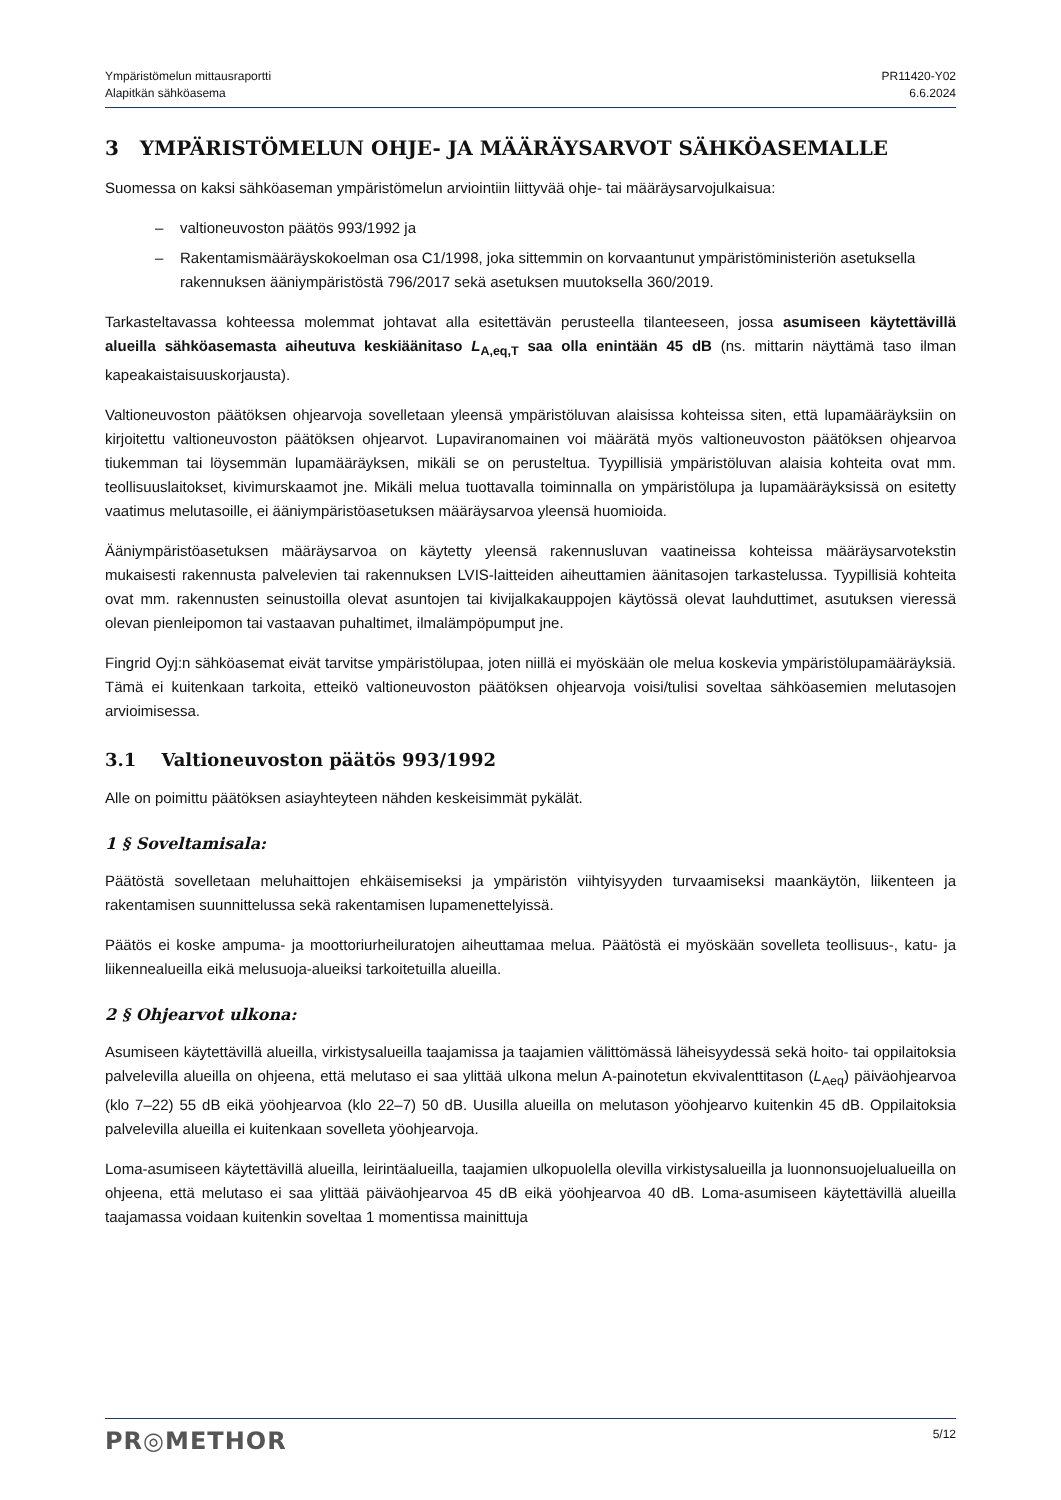Ympäristömelun mittausraportti
Alapitkän sähköasema
PR11420-Y02
6.6.2024
3 YMPÄRISTÖMELUN OHJE- JA MÄÄRÄYSARVOT SÄHKÖASEMALLE
Suomessa on kaksi sähköaseman ympäristömelun arviointiin liittyvää ohje- tai määräysarvojulkaisua:
– valtioneuvoston päätös 993/1992 ja
– Rakentamismääräyskokoelman osa C1/1998, joka sittemmin on korvaantunut ympäristöministeriön asetuksella rakennuksen ääniympäristöstä 796/2017 sekä asetuksen muutoksella 360/2019.
Tarkasteltavassa kohteessa molemmat johtavat alla esitettävän perusteella tilanteeseen, jossa asumiseen käytettävillä alueilla sähköasemasta aiheutuva keskiäänitaso L<sub>A,eq,T</sub> saa olla enintään 45 dB (ns. mittarin näyttämä taso ilman kapeakaistaisuuskorjausta).
Valtioneuvoston päätöksen ohjearvoja sovelletaan yleensä ympäristöluvan alaisissa kohteissa siten, että lupamääräyksiin on kirjoitettu valtioneuvoston päätöksen ohjearvot. Lupaviranomainen voi määrätä myös valtioneuvoston päätöksen ohjearvoa tiukemman tai löysemmän lupamääräyksen, mikäli se on perusteltua. Tyypillisiä ympäristöluvan alaisia kohteita ovat mm. teollisuuslaitokset, kivimurskaamot jne. Mikäli melua tuottavalla toiminnalla on ympäristölupa ja lupamääräyksissä on esitetty vaatimus melutasoille, ei ääniympäristöasetuksen määräysarvoa yleensä huomioida.
Ääniympäristöasetuksen määräysarvoa on käytetty yleensä rakennusluvan vaatineissa kohteissa määräysarvotekstin mukaisesti rakennusta palvelevien tai rakennuksen LVIS-laitteiden aiheuttamien äänitasojen tarkastelussa. Tyypillisiä kohteita ovat mm. rakennusten seinustoilla olevat asuntojen tai kivijalkakauppojen käytössä olevat lauhduttimet, asutuksen vieressä olevan pienleipomon tai vastaavan puhaltimet, ilmalämpöpumput jne.
Fingrid Oyj:n sähköasemat eivät tarvitse ympäristölupaa, joten niillä ei myöskään ole melua koskevia ympäristölupamääräyksiä. Tämä ei kuitenkaan tarkoita, etteikö valtioneuvoston päätöksen ohjearvoja voisi/tulisi soveltaa sähköasemien melutasojen arvioimisessa.
3.1 Valtioneuvoston päätös 993/1992
Alle on poimittu päätöksen asiayhteyteen nähden keskeisimmät pykälät.
1 § Soveltamisala:
Päätöstä sovelletaan meluhaittojen ehkäisemiseksi ja ympäristön viihtyisyyden turvaamiseksi maankäytön, liikenteen ja rakentamisen suunnittelussa sekä rakentamisen lupamenettelyissä.
Päätös ei koske ampuma- ja moottoriurheiluratojen aiheuttamaa melua. Päätöstä ei myöskään sovelleta teollisuus-, katu- ja liikennealueilla eikä melusuoja-alueiksi tarkoitetuilla alueilla.
2 § Ohjearvot ulkona:
Asumiseen käytettävillä alueilla, virkistysalueilla taajamissa ja taajamien välittömässä läheisyydessä sekä hoito- tai oppilaitoksia palvelevilla alueilla on ohjeena, että melutaso ei saa ylittää ulkona melun A-painotetun ekvivalenttitason (L<sub>Aeq</sub>) päiväohjearvoa (klo 7–22) 55 dB eikä yöohjearvoa (klo 22–7) 50 dB. Uusilla alueilla on melutason yöohjearvo kuitenkin 45 dB. Oppilaitoksia palvelevilla alueilla ei kuitenkaan sovelleta yöohjearvoja.
Loma-asumiseen käytettävillä alueilla, leirintäalueilla, taajamien ulkopuolella olevilla virkistysalueilla ja luonnonsuojelualueilla on ohjeena, että melutaso ei saa ylittää päiväohjearvoa 45 dB eikä yöohjearvoa 40 dB. Loma-asumiseen käytettävillä alueilla taajamassa voidaan kuitenkin soveltaa 1 momentissa mainittuja
PR◎METHOR
5/12